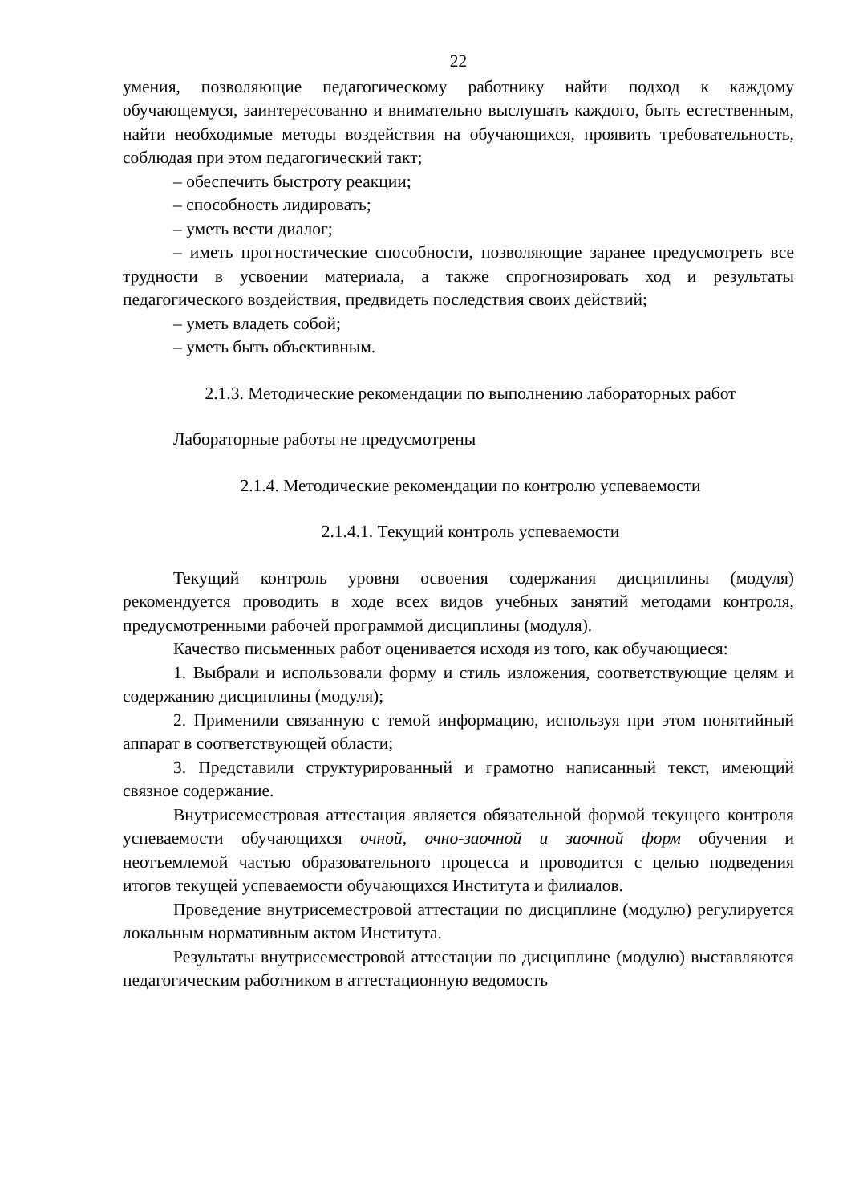22
умения, позволяющие педагогическому работнику найти подход к каждому обучающемуся, заинтересованно и внимательно выслушать каждого, быть естественным, найти необходимые методы воздействия на обучающихся, проявить требовательность, соблюдая при этом педагогический такт;
– обеспечить быстроту реакции;
– способность лидировать;
– уметь вести диалог;
– иметь прогностические способности, позволяющие заранее предусмотреть все трудности в усвоении материала, а также спрогнозировать ход и результаты педагогического воздействия, предвидеть последствия своих действий;
– уметь владеть собой;
– уметь быть объективным.
2.1.3. Методические рекомендации по выполнению лабораторных работ
Лабораторные работы не предусмотрены
2.1.4. Методические рекомендации по контролю успеваемости
2.1.4.1. Текущий контроль успеваемости
Текущий контроль уровня освоения содержания дисциплины (модуля) рекомендуется проводить в ходе всех видов учебных занятий методами контроля, предусмотренными рабочей программой дисциплины (модуля).
Качество письменных работ оценивается исходя из того, как обучающиеся:
1. Выбрали и использовали форму и стиль изложения, соответствующие целям и содержанию дисциплины (модуля);
2. Применили связанную с темой информацию, используя при этом понятийный аппарат в соответствующей области;
3. Представили структурированный и грамотно написанный текст, имеющий связное содержание.
Внутрисеместровая аттестация является обязательной формой текущего контроля успеваемости обучающихся очной, очно-заочной и заочной форм обучения и неотъемлемой частью образовательного процесса и проводится с целью подведения итогов текущей успеваемости обучающихся Института и филиалов.
Проведение внутрисеместровой аттестации по дисциплине (модулю) регулируется локальным нормативным актом Института.
Результаты внутрисеместровой аттестации по дисциплине (модулю) выставляются педагогическим работником в аттестационную ведомость